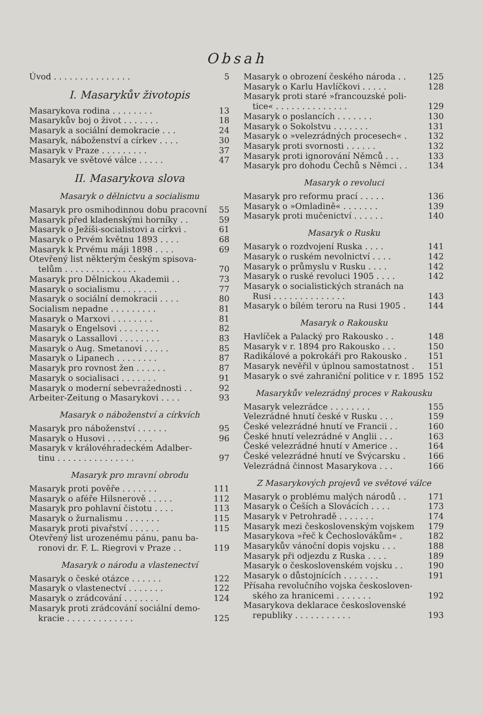Obsah
Úvod . . . . . . . . . . . . . . . 5
I. Masarykův životopis
Masarykova rodina . . . . . . . . 13
Masarykův boj o život . . . . . . . 18
Masaryk a sociální demokracie . . . 24
Masaryk, náboženství a církev . . . . 30
Masaryk v Praze . . . . . . . . . 37
Masaryk ve světové válce . . . . . 47
II. Masarykova slova
Masaryk o dělnictvu a socialismu
Masaryk pro osmihodinnou dobu pracovní 55
Masaryk před kladenskými horníky . . 59
Masaryk o Ježíši-socialistovi a církvi . 61
Masaryk o Prvém květnu 1893 . . . . 68
Masaryk k Prvému máji 1898 . . . . 69
Otevřený list některým českým spisova-
telům . . . . . . . . . . . . . . 70
Masaryk pro Dělnickou Akademii . . 73
Masaryk o socialismu . . . . . . . 77
Masaryk o sociální demokracii . . . . 80
Socialism nepadne . . . . . . . . . 81
Masaryk o Marxovi . . . . . . . . 81
Masaryk o Engelsovi . . . . . . . . 82
Masaryk o Lassallovi . . . . . . . . 83
Masaryk o Aug. Smetanovi . . . . . 85
Masaryk o Lipanech . . . . . . . . 87
Masaryk pro rovnost žen . . . . . . 87
Masaryk o socialisaci . . . . . . . 91
Masaryk o moderní sebevražednosti . . 92
Arbeiter-Zeitung o Masarykovi . . . . 93
Masaryk o náboženství a církvích
Masaryk pro náboženství . . . . . . 95
Masaryk o Husovi . . . . . . . . . 96
Masaryk v královéhradeckém Adalber-
tinu . . . . . . . . . . . . . . . 97
Masaryk pro mravní obrodu
Masaryk proti pověře . . . . . . . 111
Masaryk o aféře Hilsnerově . . . . . 112
Masaryk pro pohlavní čistotu . . . . 113
Masaryk o žurnalismu . . . . . . . 115
Masaryk proti pivařství . . . . . . 115
Otevřený list urozenému pánu, panu ba-
ronovi dr. F. L. Riegrovi v Praze . . 119
Masaryk o národu a vlastenectví
Masaryk o české otázce . . . . . . 122
Masaryk o vlastenectví . . . . . . . 122
Masaryk o zrádcování . . . . . . . 124
Masaryk proti zrádcování sociální demo-
kracie . . . . . . . . . . . . . 125
Masaryk o obrození českého národa . . 125
Masaryk o Karlu Havlíčkovi . . . . . 128
Masaryk proti staré »francouzské poli-
tice« . . . . . . . . . . . . . . 129
Masaryk o poslancích . . . . . . . 130
Masaryk o Sokolstvu . . . . . . . 131
Masaryk o »velezrádných procesech« . 132
Masaryk proti svornosti . . . . . . 132
Masaryk proti ignorování Němců . . . 133
Masaryk pro dohodu Čechů s Němci . . 134
Masaryk o revoluci
Masaryk pro reformu prací . . . . . 136
Masaryk o »Omladině« . . . . . . . 139
Masaryk proti mučenictví . . . . . . 140
Masaryk o Rusku
Masaryk o rozdvojení Ruska . . . . 141
Masaryk o ruském nevolnictví . . . . 142
Masaryk o průmyslu v Rusku . . . . 142
Masaryk o ruské revoluci 1905 . . . . 142
Masaryk o socialistických stranách na
Rusi . . . . . . . . . . . . . . 143
Masaryk o bílém teroru na Rusi 1905 . 144
Masaryk o Rakousku
Havlíček a Palacký pro Rakousko . . 148
Masaryk v r. 1894 pro Rakousko . . . 150
Radikálové a pokrokáři pro Rakousko . 151
Masaryk nevěřil v úplnou samostatnost . 151
Masaryk o své zahraniční politice v r. 1895 152
Masarykův velezrádný proces v Rakousku
Masaryk velezrádce . . . . . . . . 155
Velezrádné hnutí české v Rusku . . . 159
České velezrádné hnutí ve Francii . . 160
České hnutí velezrádné v Anglii . . . 163
České velezrádné hnutí v Americe . . 164
České velezrádné hnutí ve Švýcarsku . 166
Velezrádná činnost Masarykova . . . 166
Z Masarykových projevů ve světové válce
Masaryk o problému malých národů . . 171
Masaryk o Češích a Slovácích . . . . 173
Masaryk v Petrohradě . . . . . . . 174
Masaryk mezi československým vojskem 179
Masarykova »řeč k Čechoslovákům« . 182
Masarykův vánoční dopis vojsku . . . 188
Masaryk při odjezdu z Ruska . . . . 189
Masaryk o československém vojsku . . 190
Masaryk o důstojnících . . . . . . . 191
Přísaha revolučního vojska českosloven-
ského za hranicemi . . . . . . . 192
Masarykova deklarace československé
republiky . . . . . . . . . . . 193